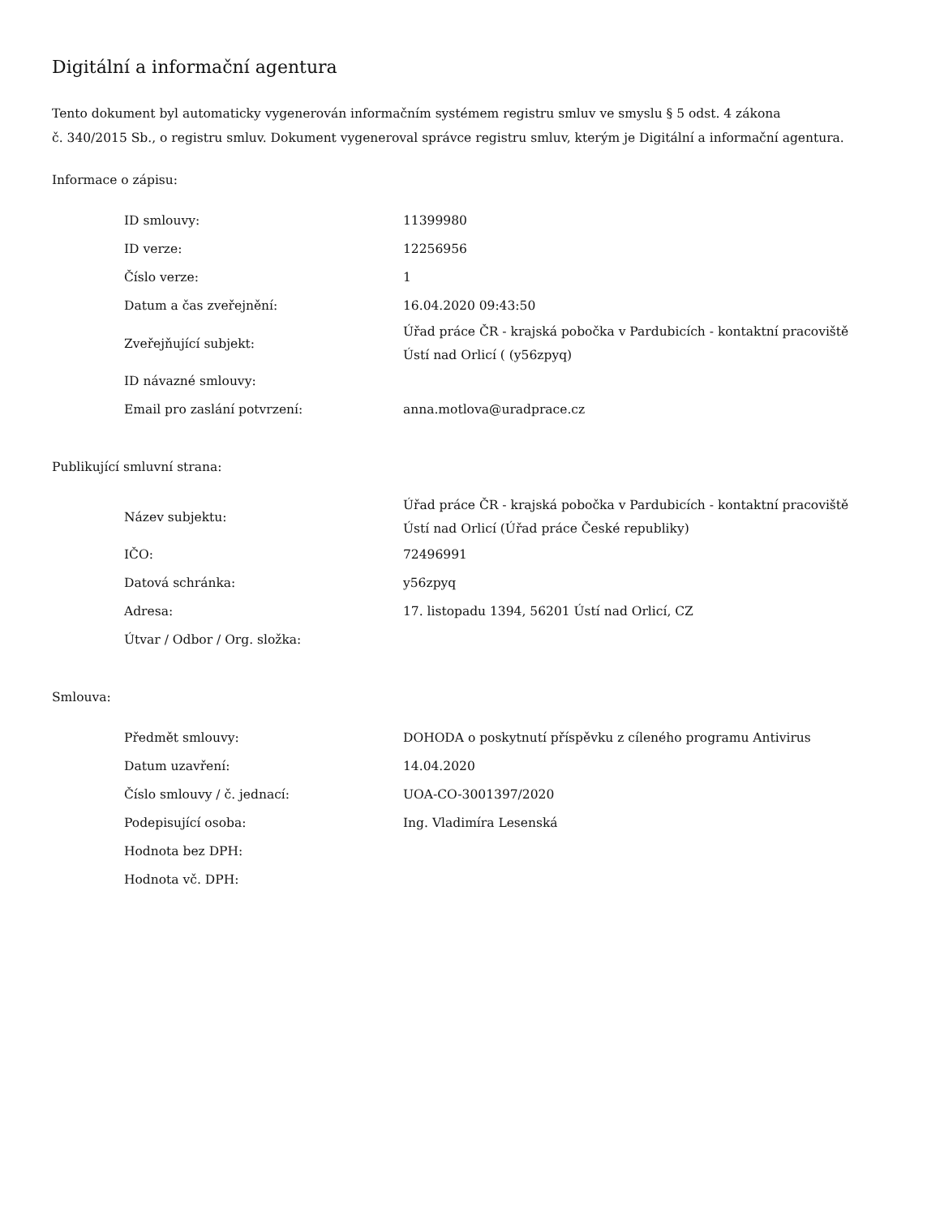Digitální a informační agentura
Tento dokument byl automaticky vygenerován informačním systémem registru smluv ve smyslu § 5 odst. 4 zákona
č. 340/2015 Sb., o registru smluv. Dokument vygeneroval správce registru smluv, kterým je Digitální a informační agentura.
Informace o zápisu:
| ID smlouvy: | 11399980 |
| ID verze: | 12256956 |
| Číslo verze: | 1 |
| Datum a čas zveřejnění: | 16.04.2020 09:43:50 |
| Zveřejňující subjekt: | Úřad práce ČR - krajská pobočka v Pardubicích - kontaktní pracoviště Ústí nad Orlicí ( (y56zpyq) |
| ID návazné smlouvy: | |
| Email pro zaslání potvrzení: | anna.motlova@uradprace.cz |
Publikující smluvní strana:
| Název subjektu: | Úřad práce ČR - krajská pobočka v Pardubicích - kontaktní pracoviště Ústí nad Orlicí (Úřad práce České republiky) |
| IČO: | 72496991 |
| Datová schránka: | y56zpyq |
| Adresa: | 17. listopadu 1394, 56201 Ústí nad Orlicí, CZ |
| Útvar / Odbor / Org. složka: | |
Smlouva:
| Předmět smlouvy: | DOHODA o poskytnutí příspěvku z cíleného programu Antivirus |
| Datum uzavření: | 14.04.2020 |
| Číslo smlouvy / č. jednací: | UOA-CO-3001397/2020 |
| Podepisující osoba: | Ing. Vladimíra Lesenská |
| Hodnota bez DPH: | |
| Hodnota vč. DPH: | |